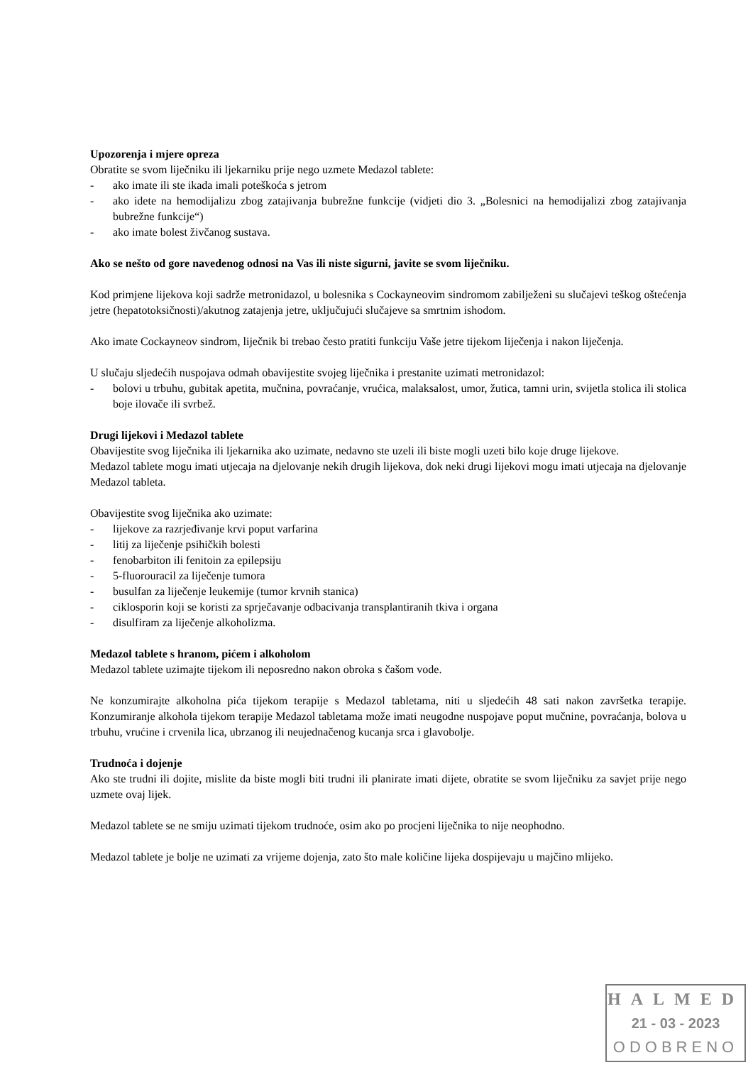Upozorenja i mjere opreza
Obratite se svom liječniku ili ljekarniku prije nego uzmete Medazol tablete:
- ako imate ili ste ikada imali poteškoća s jetrom
- ako idete na hemodijalizu zbog zatajivanja bubrežne funkcije (vidjeti dio 3. „Bolesnici na hemodijalizi zbog zatajivanja bubrežne funkcije“)
- ako imate bolest živčanog sustava.
Ako se nešto od gore navedenog odnosi na Vas ili niste sigurni, javite se svom liječniku.
Kod primjene lijekova koji sadrže metronidazol, u bolesnika s Cockayneovim sindromom zabilježeni su slučajevi teškog oštećenja jetre (hepatotoksičnosti)/akutnog zatajenja jetre, uključujući slučajeve sa smrtnim ishodom.
Ako imate Cockayneov sindrom, liječnik bi trebao često pratiti funkciju Vaše jetre tijekom liječenja i nakon liječenja.
U slučaju sljedećih nuspojava odmah obavijestite svojeg liječnika i prestanite uzimati metronidazol:
- bolovi u trbuhu, gubitak apetita, mučnina, povraćanje, vrućica, malaksalost, umor, žutica, tamni urin, svijetla stolica ili stolica boje ilovače ili svrbež.
Drugi lijekovi i Medazol tablete
Obavijestite svog liječnika ili ljekarnika ako uzimate, nedavno ste uzeli ili biste mogli uzeti bilo koje druge lijekove.
Medazol tablete mogu imati utjecaja na djelovanje nekih drugih lijekova, dok neki drugi lijekovi mogu imati utjecaja na djelovanje Medazol tableta.
Obavijestite svog liječnika ako uzimate:
- lijekove za razrjeđivanje krvi poput varfarina
- litij za liječenje psihičkih bolesti
- fenobarbiton ili fenitoin za epilepsiju
- 5-fluorouracil za liječenje tumora
- busulfan za liječenje leukemije (tumor krvnih stanica)
- ciklosporin koji se koristi za sprječavanje odbacivanja transplantiranih tkiva i organa
- disulfiram za liječenje alkoholizma.
Medazol tablete s hranom, pićem i alkoholom
Medazol tablete uzimajte tijekom ili neposredno nakon obroka s čašom vode.
Ne konzumirajte alkoholna pića tijekom terapije s Medazol tabletama, niti u sljedećih 48 sati nakon završetka terapije. Konzumiranje alkohola tijekom terapije Medazol tabletama može imati neugodne nuspojave poput mučnine, povraćanja, bolova u trbuhu, vrućine i crvenila lica, ubrzanog ili neujednačenog kucanja srca i glavobolje.
Trudnoća i dojenje
Ako ste trudni ili dojite, mislite da biste mogli biti trudni ili planirate imati dijete, obratite se svom liječniku za savjet prije nego uzmete ovaj lijek.
Medazol tablete se ne smiju uzimati tijekom trudnoće, osim ako po procjeni liječnika to nije neophodno.
Medazol tablete je bolje ne uzimati za vrijeme dojenja, zato što male količine lijeka dospijevaju u majčino mlijeko.
HALMED
21 - 03 - 2023
ODOBRENO